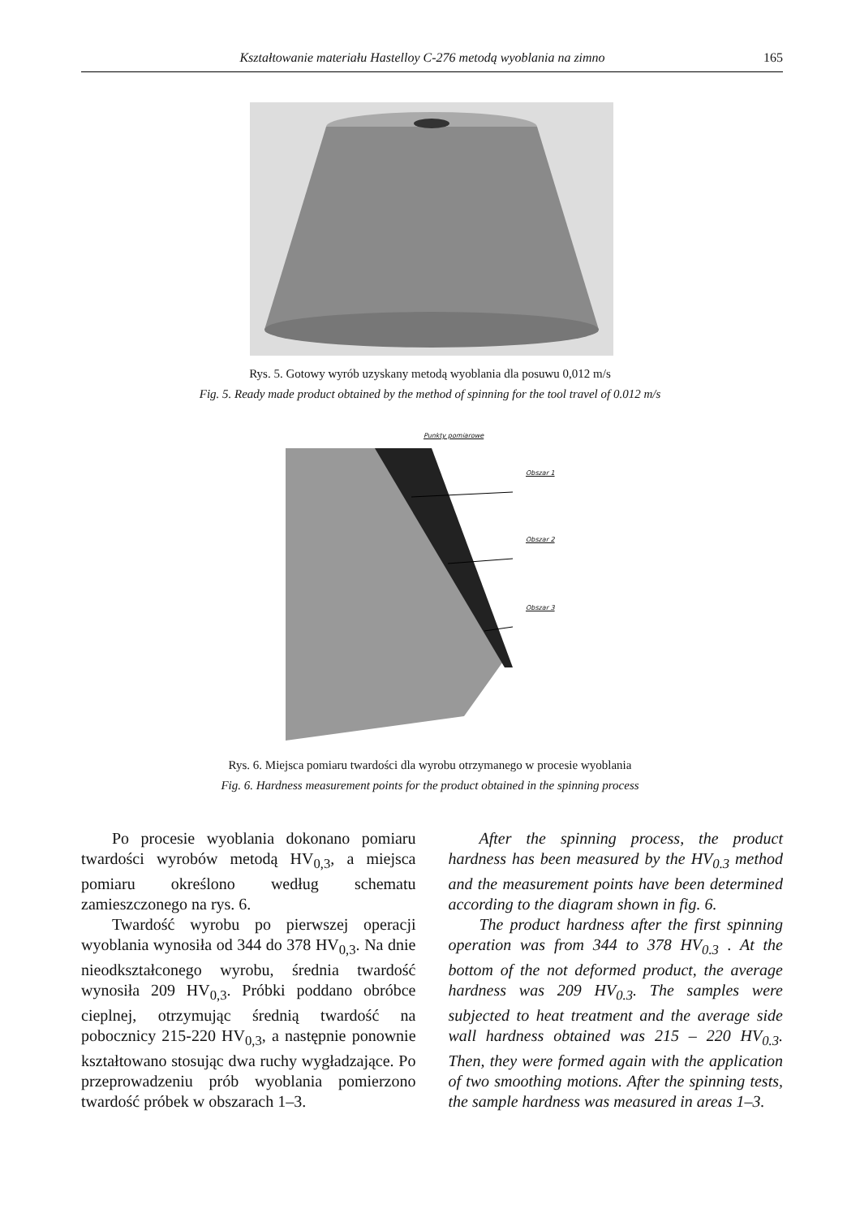Kształtowanie materiału Hastelloy C-276 metodą wyoblania na zimno 165
Rys. 5. Gotowy wyrób uzyskany metodą wyoblania dla posuwu 0,012 m/s
Fig. 5. Ready made product obtained by the method of spinning for the tool travel of 0.012 m/s
Punkty pomiarowe
Obszar 1
Obszar 2
Obszar 3
Rys. 6. Miejsca pomiaru twardości dla wyrobu otrzymanego w procesie wyoblania
Fig. 6. Hardness measurement points for the product obtained in the spinning process
Po procesie wyoblania dokonano pomiaru twardości wyrobów metodą HV<sub>0,3</sub>, a miejsca pomiaru określono według schematu zamieszczonego na rys. 6.
Twardość wyrobu po pierwszej operacji wyoblania wynosiła od 344 do 378 HV<sub>0,3</sub>. Na dnie nieodkształconego wyrobu, średnia twardość wynosiła 209 HV<sub>0,3</sub>. Próbki poddano obróbce cieplnej, otrzymując średnią twardość na pobocznicy 215-220 HV<sub>0,3</sub>, a następnie ponownie kształtowano stosując dwa ruchy wygładzające. Po przeprowadzeniu prób wyoblania pomierzono twardość próbek w obszarach 1–3.
After the spinning process, the product hardness has been measured by the HV<sub>0.3</sub> method and the measurement points have been determined according to the diagram shown in fig. 6.
The product hardness after the first spinning operation was from 344 to 378 HV<sub>0.3</sub> . At the bottom of the not deformed product, the average hardness was 209 HV<sub>0.3</sub>. The samples were subjected to heat treatment and the average side wall hardness obtained was 215 – 220 HV<sub>0.3</sub>. Then, they were formed again with the application of two smoothing motions. After the spinning tests, the sample hardness was measured in areas 1–3.